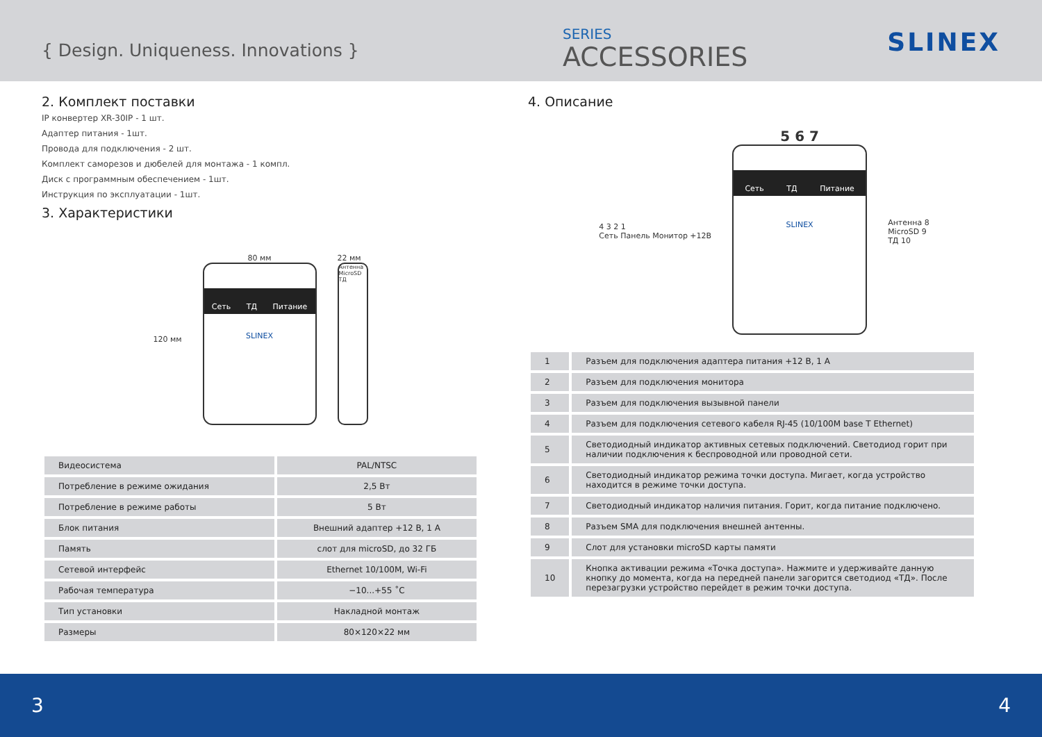{ Design. Uniqueness. Innovations }
SERIES
ACCESSORIES
SLINEX
2. Комплект поставки
IP конвертер XR-30IP - 1 шт.
Адаптер питания - 1шт.
Провода для подключения - 2 шт.
Комплект саморезов и дюбелей для монтажа - 1 компл.
Диск с программным обеспечением - 1шт.
Инструкция по эксплуатации - 1шт.
3. Характеристики
120 мм
80 мм
Сеть ТД Питание
SLINEX
22 мм
Антенна MicroSD ТД
| Видеосистема | PAL/NTSC |
| Потребление в режиме ожидания | 2,5 Вт |
| Потребление в режиме работы | 5 Вт |
| Блок питания | Внешний адаптер +12 В, 1 А |
| Память | слот для microSD, до 32 ГБ |
| Сетевой интерфейс | Ethernet 10/100M, Wi-Fi |
| Рабочая температура | −10...+55 ˚C |
| Тип установки | Накладной монтаж |
| Размеры | 80×120×22 мм |
4. Описание
4 3 2 1
Сеть Панель Монитор +12В
5 6 7
Сеть ТД Питание
SLINEX
Антенна 8
MicroSD 9
ТД 10
| 1 | Разъем для подключения адаптера питания +12 В, 1 А |
| 2 | Разъем для подключения монитора |
| 3 | Разъем для подключения вызывной панели |
| 4 | Разъем для подключения сетевого кабеля RJ-45 (10/100M base T Ethernet) |
| 5 | Светодиодный индикатор активных сетевых подключений. Светодиод горит при наличии подключения к беспроводной или проводной сети. |
| 6 | Светодиодный индикатор режима точки доступа. Мигает, когда устройство находится в режиме точки доступа. |
| 7 | Светодиодный индикатор наличия питания. Горит, когда питание подключено. |
| 8 | Разъем SMA для подключения внешней антенны. |
| 9 | Слот для установки microSD карты памяти |
| 10 | Кнопка активации режима «Точка доступа». Нажмите и удерживайте данную кнопку до момента, когда на передней панели загорится светодиод «ТД». После перезагрузки устройство перейдет в режим точки доступа. |
3 4